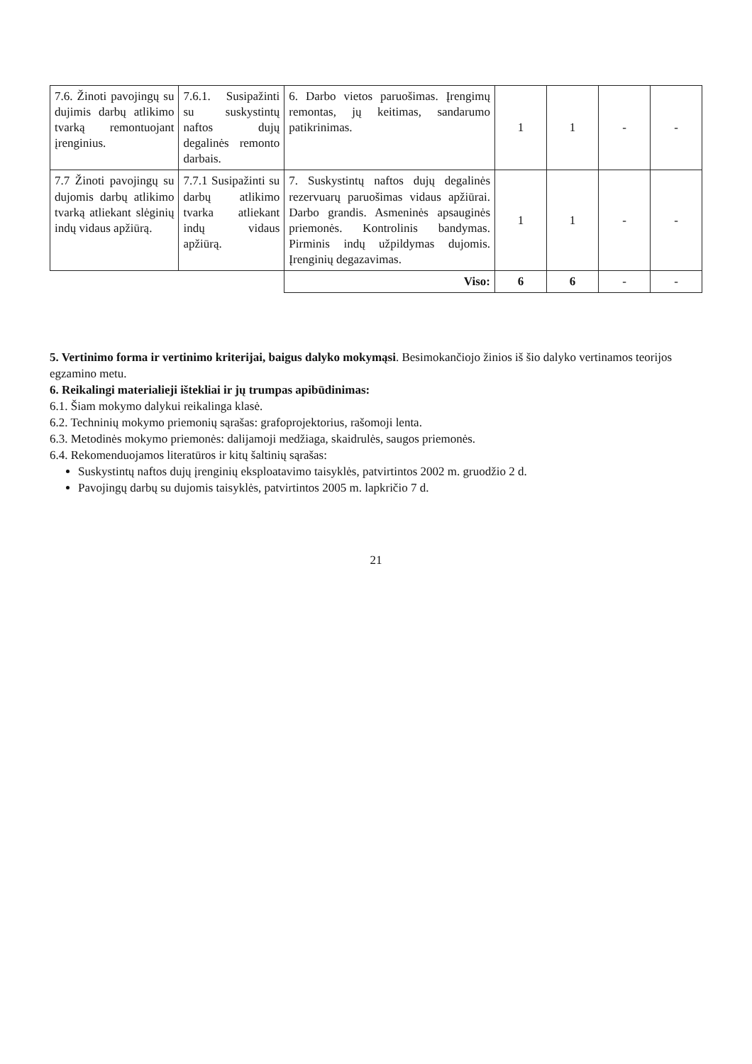| 7.6. Žinoti pavojingų su dujimis darbų atlikimo tvarką remontuojant įrenginius. | 7.6.1. Susipažinti su suskystintų naftos dujų degalinės remonto darbais. | 6. Darbo vietos paruošimas. Įrengimų remontas, jų keitimas, sandarumo patikrinimas. | 1 | 1 | - | - |
| 7.7 Žinoti pavojingų su dujomis darbų atlikimo tvarką atliekant slėginių indų vidaus apžiūrą. | 7.7.1 Susipažinti su darbų atlikimo tvarka atliekant indų vidaus apžiūrą. | 7. Suskystintų naftos dujų degalinės rezervuarų paruošimas vidaus apžiūrai. Darbo grandis. Asmeninės apsauginės priemonės. Kontrolinis bandymas. Pirminis indų užpildymas dujomis. Įrenginių degazavimas. | 1 | 1 | - | - |
| | | Viso: | 6 | 6 | - | - |
5. Vertinimo forma ir vertinimo kriterijai, baigus dalyko mokymąsi. Besimokančiojo žinios iš šio dalyko vertinamos teorijos egzamino metu.
6. Reikalingi materialieji ištekliai ir jų trumpas apibūdinimas:
6.1. Šiam mokymo dalykui reikalinga klasė.
6.2. Techninių mokymo priemonių sąrašas: grafoprojektorius, rašomoji lenta.
6.3. Metodinės mokymo priemonės: dalijamoji medžiaga, skaidrulės, saugos priemonės.
6.4. Rekomenduojamos literatūros ir kitų šaltinių sąrašas:
Suskystintų naftos dujų įrenginių eksploatavimo taisyklės, patvirtintos 2002 m. gruodžio 2 d.
Pavojingų darbų su dujomis taisyklės, patvirtintos 2005 m. lapkričio 7 d.
21